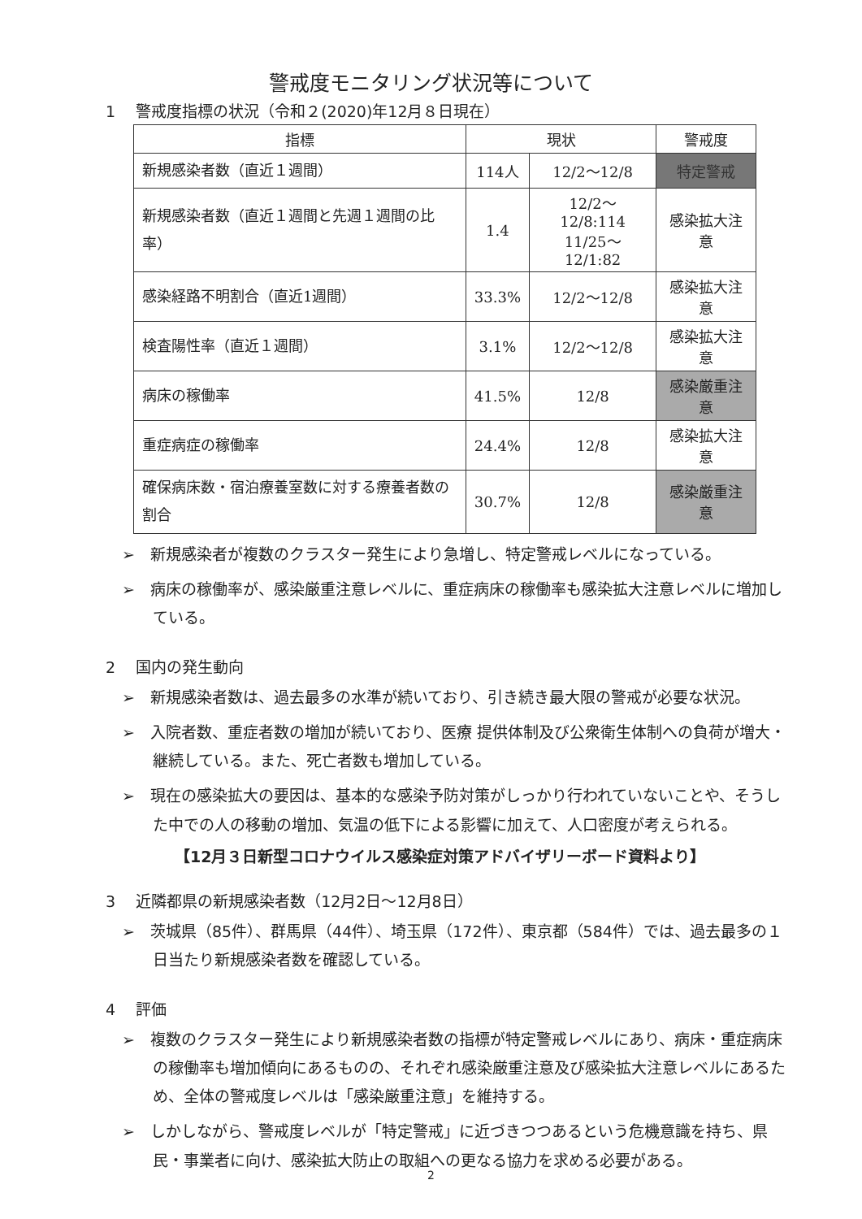警戒度モニタリング状況等について
1　 警戒度指標の状況（令和２(2020)年12月８日現在）
| 指標 | 現状 | | 警戒度 |
| --- | --- | --- | --- |
| 新規感染者数（直近１週間） | 114人 | 12/2～12/8 | 特定警戒 |
| 新規感染者数（直近１週間と先週１週間の比率） | 1.4 | 12/2～12/8:114 11/25～12/1:82 | 感染拡大注意 |
| 感染経路不明割合（直近1週間） | 33.3% | 12/2～12/8 | 感染拡大注意 |
| 検査陽性率（直近１週間） | 3.1% | 12/2～12/8 | 感染拡大注意 |
| 病床の稼働率 | 41.5% | 12/8 | 感染厳重注意 |
| 重症病症の稼働率 | 24.4% | 12/8 | 感染拡大注意 |
| 確保病床数・宿泊療養室数に対する療養者数の割合 | 30.7% | 12/8 | 感染厳重注意 |
➢　新規感染者が複数のクラスター発生により急増し、特定警戒レベルになっている。
➢　病床の稼働率が、感染厳重注意レベルに、重症病床の稼働率も感染拡大注意レベルに増加している。
2　 国内の発生動向
➢　新規感染者数は、過去最多の水準が続いており、引き続き最大限の警戒が必要な状況。
➢　入院者数、重症者数の増加が続いており、医療 提供体制及び公衆衛生体制への負荷が増大・継続している。また、死亡者数も増加している。
➢　現在の感染拡大の要因は、基本的な感染予防対策がしっかり行われていないことや、そうした中での人の移動の増加、気温の低下による影響に加えて、人口密度が考えられる。
【12月３日新型コロナウイルス感染症対策アドバイザリーボード資料より】
3　 近隣都県の新規感染者数（12月2日～12月8日）
➢　茨城県（85件）、群馬県（44件）、埼玉県（172件）、東京都（584件）では、過去最多の１日当たり新規感染者数を確認している。
4　 評価
➢　複数のクラスター発生により新規感染者数の指標が特定警戒レベルにあり、病床・重症病床の稼働率も増加傾向にあるものの、それぞれ感染厳重注意及び感染拡大注意レベルにあるため、全体の警戒度レベルは「感染厳重注意」を維持する。
➢　しかしながら、警戒度レベルが「特定警戒」に近づきつつあるという危機意識を持ち、県民・事業者に向け、感染拡大防止の取組への更なる協力を求める必要がある。
2